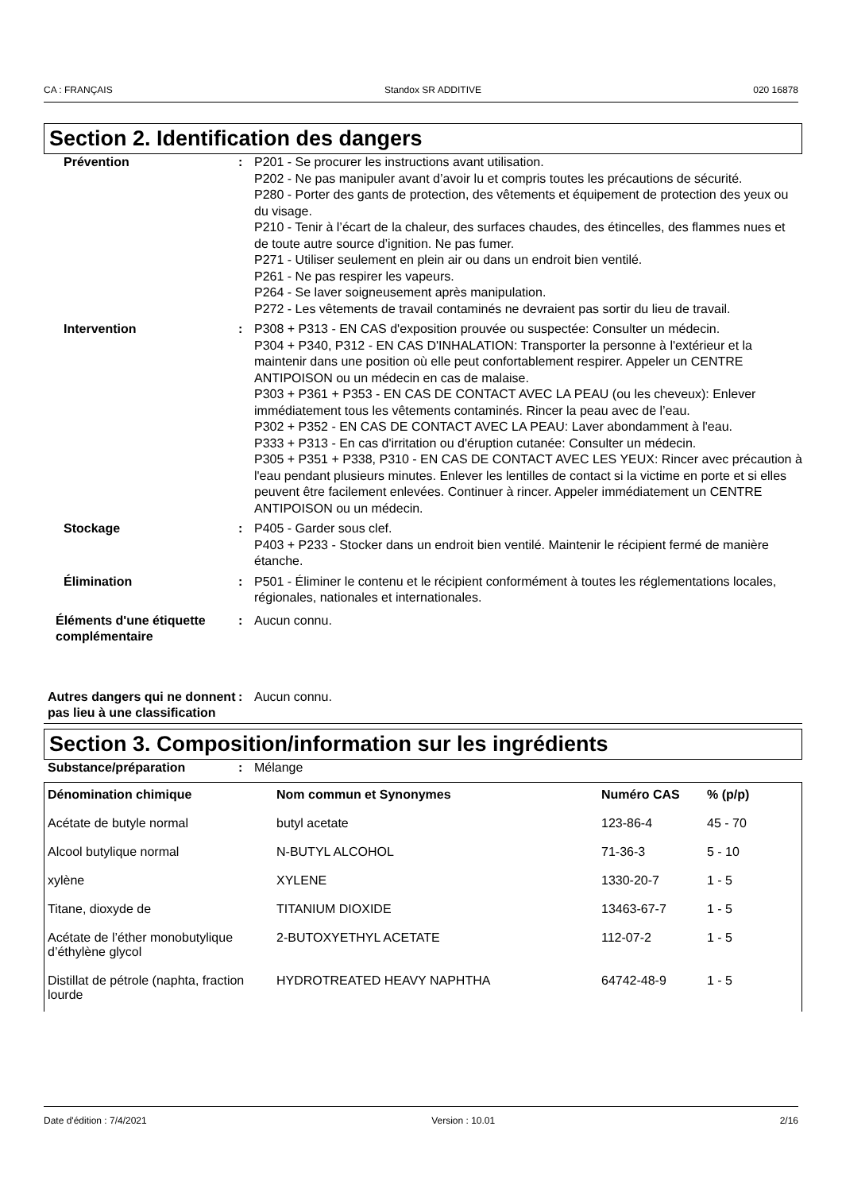CA : FRANÇAIS Standox SR ADDITIVE 020 16878
Section 2. Identification des dangers
Prévention : P201 - Se procurer les instructions avant utilisation.
P202 - Ne pas manipuler avant d’avoir lu et compris toutes les précautions de sécurité.
P280 - Porter des gants de protection, des vêtements et équipement de protection des yeux ou du visage.
P210 - Tenir à l’écart de la chaleur, des surfaces chaudes, des étincelles, des flammes nues et de toute autre source d’ignition. Ne pas fumer.
P271 - Utiliser seulement en plein air ou dans un endroit bien ventilé.
P261 - Ne pas respirer les vapeurs.
P264 - Se laver soigneusement après manipulation.
P272 - Les vêtements de travail contaminés ne devraient pas sortir du lieu de travail.
Intervention : P308 + P313 - EN CAS d'exposition prouvée ou suspectée: Consulter un médecin.
P304 + P340, P312 - EN CAS D'INHALATION: Transporter la personne à l'extérieur et la maintenir dans une position où elle peut confortablement respirer. Appeler un CENTRE ANTIPOISON ou un médecin en cas de malaise.
P303 + P361 + P353 - EN CAS DE CONTACT AVEC LA PEAU (ou les cheveux): Enlever immédiatement tous les vêtements contaminés. Rincer la peau avec de l’eau.
P302 + P352 - EN CAS DE CONTACT AVEC LA PEAU: Laver abondamment à l'eau.
P333 + P313 - En cas d'irritation ou d'éruption cutanée: Consulter un médecin.
P305 + P351 + P338, P310 - EN CAS DE CONTACT AVEC LES YEUX: Rincer avec précaution à l'eau pendant plusieurs minutes. Enlever les lentilles de contact si la victime en porte et si elles peuvent être facilement enlevées. Continuer à rincer. Appeler immédiatement un CENTRE ANTIPOISON ou un médecin.
Stockage : P405 - Garder sous clef.
P403 + P233 - Stocker dans un endroit bien ventilé. Maintenir le récipient fermé de manière étanche.
Élimination : P501 - Éliminer le contenu et le récipient conformément à toutes les réglementations locales, régionales, nationales et internationales.
Éléments d'une étiquette complémentaire
: Aucun connu.
Autres dangers qui ne donnent pas lieu à une classification
: Aucun connu.
Section 3. Composition/information sur les ingrédients
Substance/préparation : Mélange
| Dénomination chimique | Nom commun et Synonymes | Numéro CAS | % (p/p) |
| --- | --- | --- | --- |
| Acétate de butyle normal | butyl acetate | 123-86-4 | 45 - 70 |
| Alcool butylique normal | N-BUTYL ALCOHOL | 71-36-3 | 5 - 10 |
| xylène | XYLENE | 1330-20-7 | 1 - 5 |
| Titane, dioxyde de | TITANIUM DIOXIDE | 13463-67-7 | 1 - 5 |
| Acétate de l’éther monobutylique d’éthylène glycol | 2-BUTOXYETHYL ACETATE | 112-07-2 | 1 - 5 |
| Distillat de pétrole (naphta, fraction lourde | HYDROTREATED HEAVY NAPHTHA | 64742-48-9 | 1 - 5 |
Date d'édition : 7/4/2021 Version : 10.01 2/16